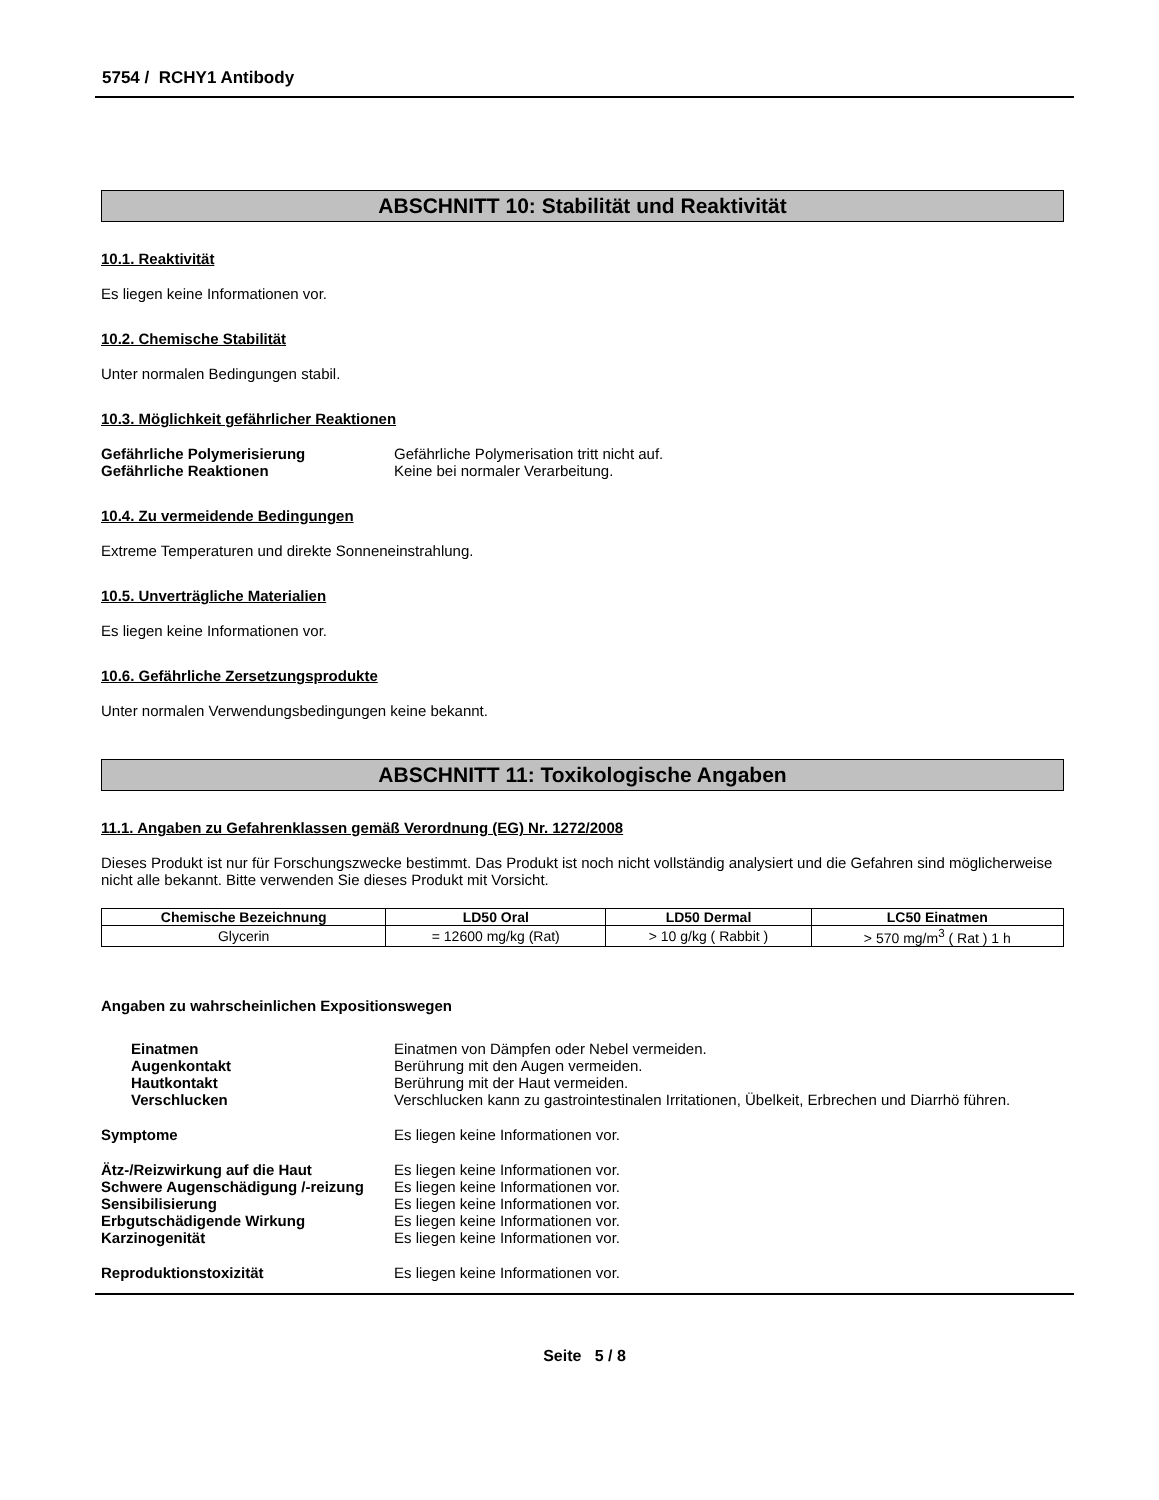5754 / RCHY1 Antibody
ABSCHNITT 10: Stabilität und Reaktivität
10.1. Reaktivität
Es liegen keine Informationen vor.
10.2. Chemische Stabilität
Unter normalen Bedingungen stabil.
10.3. Möglichkeit gefährlicher Reaktionen
Gefährliche Polymerisierung Gefährliche Polymerisation tritt nicht auf.
Gefährliche Reaktionen Keine bei normaler Verarbeitung.
10.4. Zu vermeidende Bedingungen
Extreme Temperaturen und direkte Sonneneinstrahlung.
10.5. Unverträgliche Materialien
Es liegen keine Informationen vor.
10.6. Gefährliche Zersetzungsprodukte
Unter normalen Verwendungsbedingungen keine bekannt.
ABSCHNITT 11: Toxikologische Angaben
11.1. Angaben zu Gefahrenklassen gemäß Verordnung (EG) Nr. 1272/2008
Dieses Produkt ist nur für Forschungszwecke bestimmt. Das Produkt ist noch nicht vollständig analysiert und die Gefahren sind möglicherweise nicht alle bekannt. Bitte verwenden Sie dieses Produkt mit Vorsicht.
| Chemische Bezeichnung | LD50 Oral | LD50 Dermal | LC50 Einatmen |
| --- | --- | --- | --- |
| Glycerin | = 12600 mg/kg (Rat) | > 10 g/kg ( Rabbit ) | > 570 mg/m<sup>3</sup> ( Rat ) 1 h |
Angaben zu wahrscheinlichen Expositionswegen
Einatmen Einatmen von Dämpfen oder Nebel vermeiden.
Augenkontakt Berührung mit den Augen vermeiden.
Hautkontakt Berührung mit der Haut vermeiden.
Verschlucken Verschlucken kann zu gastrointestinalen Irritationen, Übelkeit, Erbrechen und Diarrhö führen.
Symptome Es liegen keine Informationen vor.
Ätz-/Reizwirkung auf die Haut Es liegen keine Informationen vor.
Schwere Augenschädigung /-reizung
Es liegen keine Informationen vor.
Sensibilisierung Es liegen keine Informationen vor.
Erbgutschädigende Wirkung Es liegen keine Informationen vor.
Karzinogenität Es liegen keine Informationen vor.
Reproduktionstoxizität Es liegen keine Informationen vor.
Seite 5 / 8